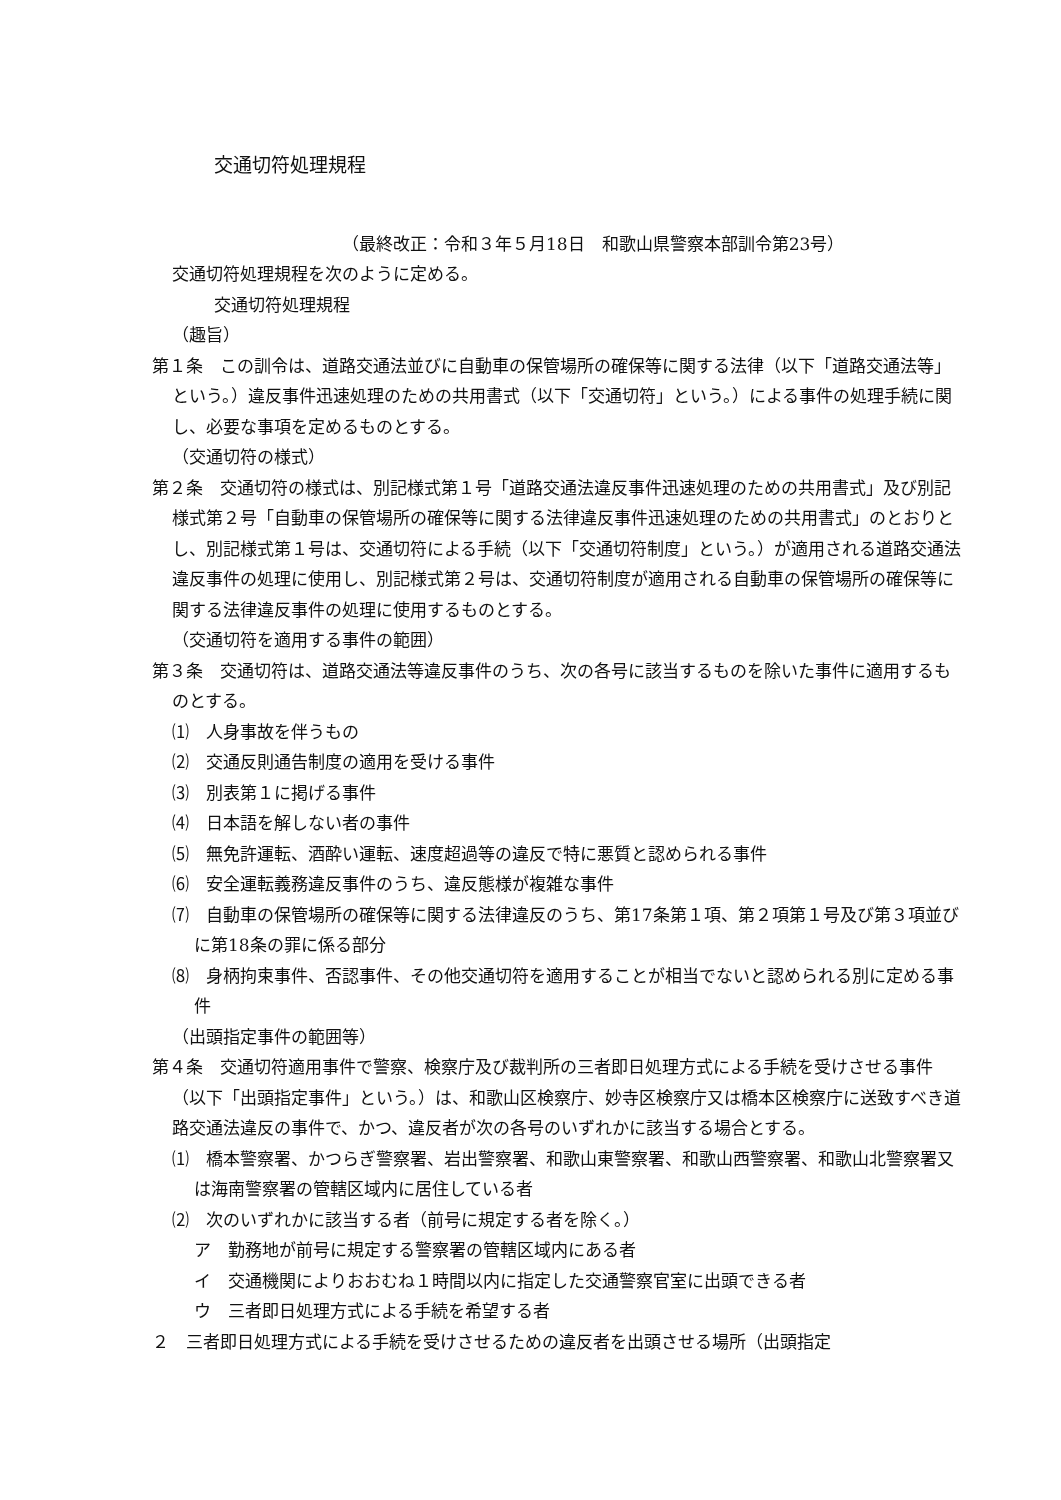交通切符処理規程
（最終改正：令和３年５月18日　和歌山県警察本部訓令第23号）
交通切符処理規程を次のように定める。
交通切符処理規程
（趣旨）
第１条　この訓令は、道路交通法並びに自動車の保管場所の確保等に関する法律（以下「道路交通法等」という。）違反事件迅速処理のための共用書式（以下「交通切符」という。）による事件の処理手続に関し、必要な事項を定めるものとする。
（交通切符の様式）
第２条　交通切符の様式は、別記様式第１号「道路交通法違反事件迅速処理のための共用書式」及び別記様式第２号「自動車の保管場所の確保等に関する法律違反事件迅速処理のための共用書式」のとおりとし、別記様式第１号は、交通切符による手続（以下「交通切符制度」という。）が適用される道路交通法違反事件の処理に使用し、別記様式第２号は、交通切符制度が適用される自動車の保管場所の確保等に関する法律違反事件の処理に使用するものとする。
（交通切符を適用する事件の範囲）
第３条　交通切符は、道路交通法等違反事件のうち、次の各号に該当するものを除いた事件に適用するものとする。
⑴　人身事故を伴うもの
⑵　交通反則通告制度の適用を受ける事件
⑶　別表第１に掲げる事件
⑷　日本語を解しない者の事件
⑸　無免許運転、酒酔い運転、速度超過等の違反で特に悪質と認められる事件
⑹　安全運転義務違反事件のうち、違反態様が複雑な事件
⑺　自動車の保管場所の確保等に関する法律違反のうち、第17条第１項、第２項第１号及び第３項並びに第18条の罪に係る部分
⑻　身柄拘束事件、否認事件、その他交通切符を適用することが相当でないと認められる別に定める事件
（出頭指定事件の範囲等）
第４条　交通切符適用事件で警察、検察庁及び裁判所の三者即日処理方式による手続を受けさせる事件（以下「出頭指定事件」という。）は、和歌山区検察庁、妙寺区検察庁又は橋本区検察庁に送致すべき道路交通法違反の事件で、かつ、違反者が次の各号のいずれかに該当する場合とする。
⑴　橋本警察署、かつらぎ警察署、岩出警察署、和歌山東警察署、和歌山西警察署、和歌山北警察署又は海南警察署の管轄区域内に居住している者
⑵　次のいずれかに該当する者（前号に規定する者を除く。）
ア　勤務地が前号に規定する警察署の管轄区域内にある者
イ　交通機関によりおおむね１時間以内に指定した交通警察官室に出頭できる者
ウ　三者即日処理方式による手続を希望する者
２　三者即日処理方式による手続を受けさせるための違反者を出頭させる場所（出頭指定